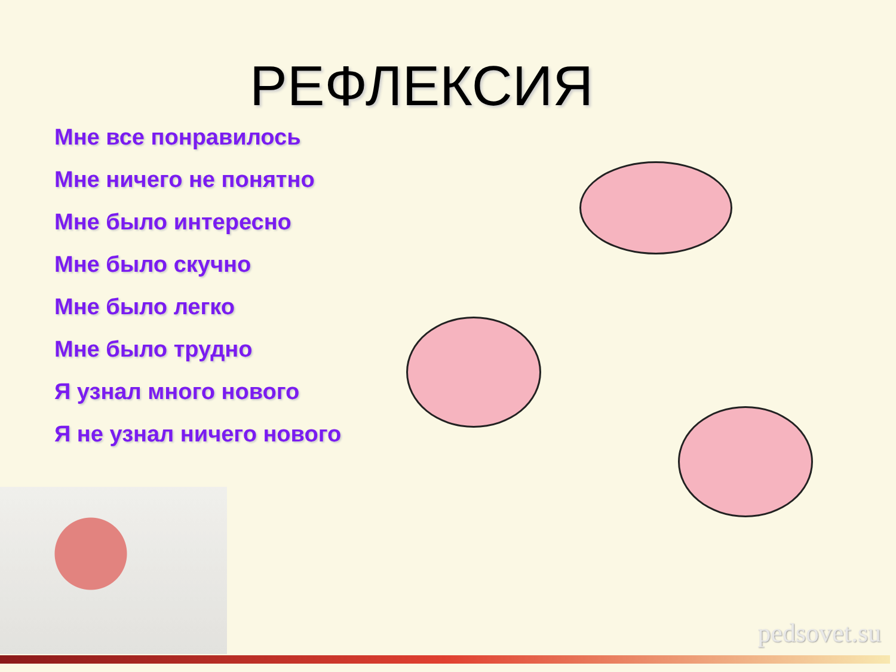РЕФЛЕКСИЯ
Мне все понравилось
Мне ничего не понятно
Мне было интересно
Мне было скучно
Мне было легко
Мне было трудно
Я узнал много нового
Я не узнал ничего нового
pedsovet.su